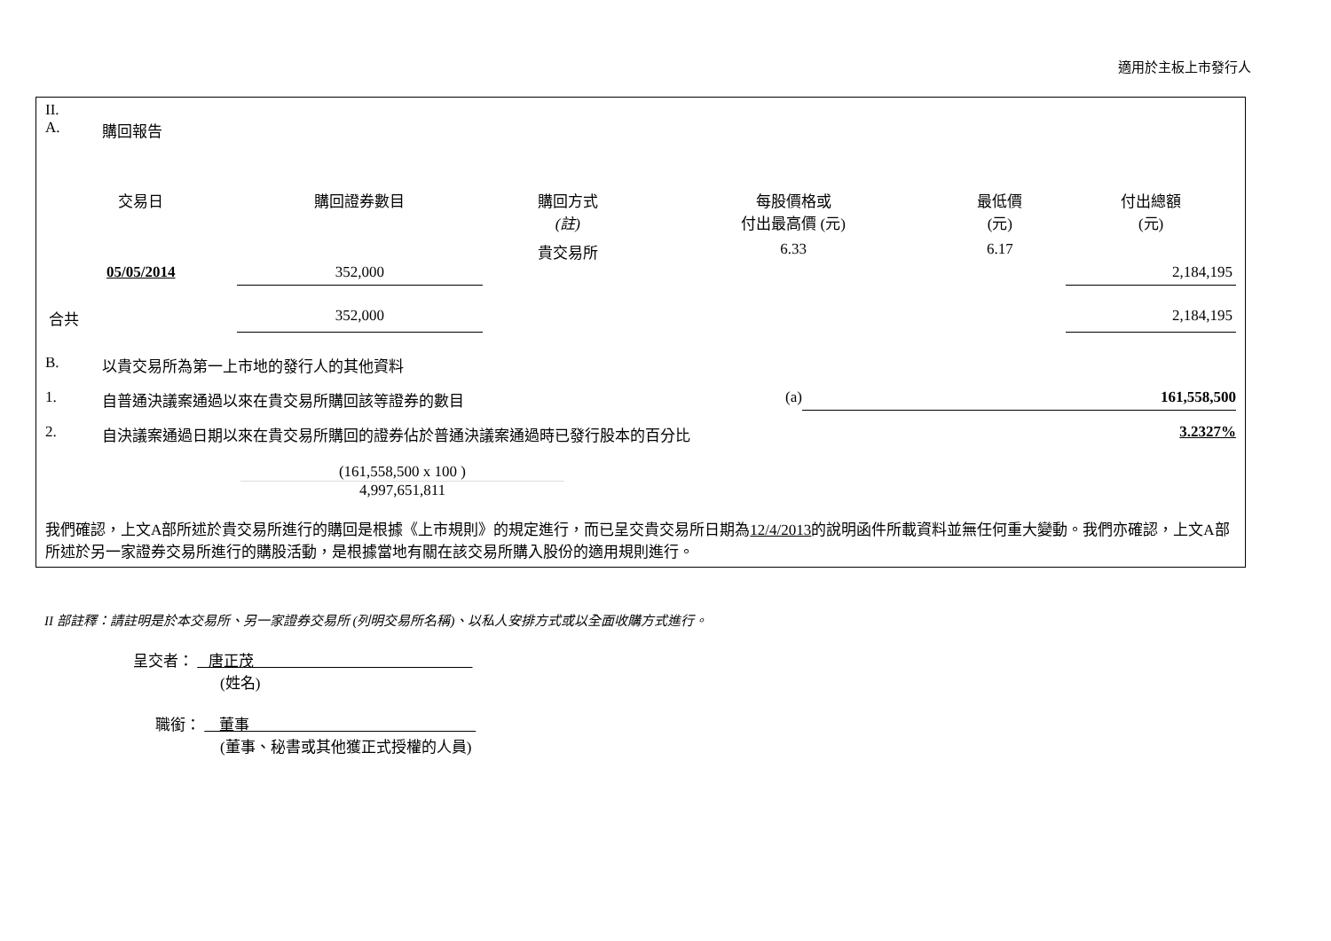適用於主板上市發行人
II.
A. 購回報告
| 交易日 | 購回證券數目 | 購回方式 (註) | 每股價格或 付出最高價 (元) | 最低價 (元) | 付出總額 (元) |
| --- | --- | --- | --- | --- | --- |
| 05/05/2014 | 352,000 | 貴交易所 | 6.33 | 6.17 | 2,184,195 |
| 合共 | 352,000 | | | | 2,184,195 |
B. 以貴交易所為第一上市地的發行人的其他資料
1. 自普通決議案通過以來在貴交易所購回該等證券的數目 (a) 161,558,500
2. 自決議案通過日期以來在貴交易所購回的證券佔於普通決議案通過時已發行股本的百分比 3.2327%
(161,558,500 x 100 )
4,997,651,811
我們確認，上文A部所述於貴交易所進行的購回是根據《上市規則》的規定進行，而已呈交貴交易所日期為12/4/2013的說明函件所載資料並無任何重大變動。我們亦確認，上文A部所述於另一家證券交易所進行的購股活動，是根據當地有關在該交易所購入股份的適用規則進行。
II 部註釋：請註明是於本交易所、另一家證券交易所 (列明交易所名稱)、以私人安排方式或以全面收購方式進行。
呈交者： 唐正茂
(姓名)
職銜： 董事
(董事、秘書或其他獲正式授權的人員)